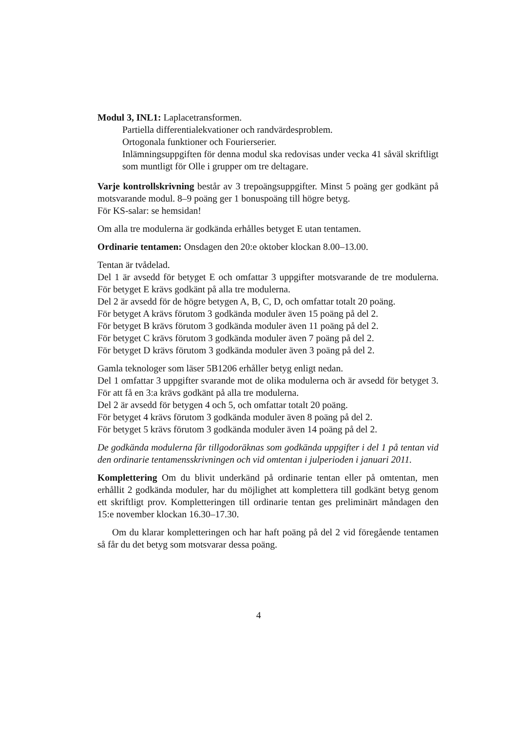Modul 3, INL1: Laplacetransformen.
Partiella differentialekvationer och randvärdesproblem.
Ortogonala funktioner och Fourierserier.
Inlämningsuppgiften för denna modul ska redovisas under vecka 41 såväl skriftligt som muntligt för Olle i grupper om tre deltagare.
Varje kontrollskrivning består av 3 trepoängsuppgifter. Minst 5 poäng ger godkänt på motsvarande modul. 8–9 poäng ger 1 bonuspoäng till högre betyg.
För KS-salar: se hemsidan!
Om alla tre modulerna är godkända erhålles betyget E utan tentamen.
Ordinarie tentamen: Onsdagen den 20:e oktober klockan 8.00–13.00.
Tentan är tvådelad.
Del 1 är avsedd för betyget E och omfattar 3 uppgifter motsvarande de tre modulerna. För betyget E krävs godkänt på alla tre modulerna.
Del 2 är avsedd för de högre betygen A, B, C, D, och omfattar totalt 20 poäng.
För betyget A krävs förutom 3 godkända moduler även 15 poäng på del 2.
För betyget B krävs förutom 3 godkända moduler även 11 poäng på del 2.
För betyget C krävs förutom 3 godkända moduler även 7 poäng på del 2.
För betyget D krävs förutom 3 godkända moduler även 3 poäng på del 2.
Gamla teknologer som läser 5B1206 erhåller betyg enligt nedan.
Del 1 omfattar 3 uppgifter svarande mot de olika modulerna och är avsedd för betyget 3. För att få en 3:a krävs godkänt på alla tre modulerna.
Del 2 är avsedd för betygen 4 och 5, och omfattar totalt 20 poäng.
För betyget 4 krävs förutom 3 godkända moduler även 8 poäng på del 2.
För betyget 5 krävs förutom 3 godkända moduler även 14 poäng på del 2.
De godkända modulerna får tillgodoräknas som godkända uppgifter i del 1 på tentan vid den ordinarie tentamensskrivningen och vid omtentan i julperioden i januari 2011.
Komplettering Om du blivit underkänd på ordinarie tentan eller på omtentan, men erhållit 2 godkända moduler, har du möjlighet att komplettera till godkänt betyg genom ett skriftligt prov. Kompletteringen till ordinarie tentan ges preliminärt måndagen den 15:e november klockan 16.30–17.30.
Om du klarar kompletteringen och har haft poäng på del 2 vid föregående tentamen så får du det betyg som motsvarar dessa poäng.
4